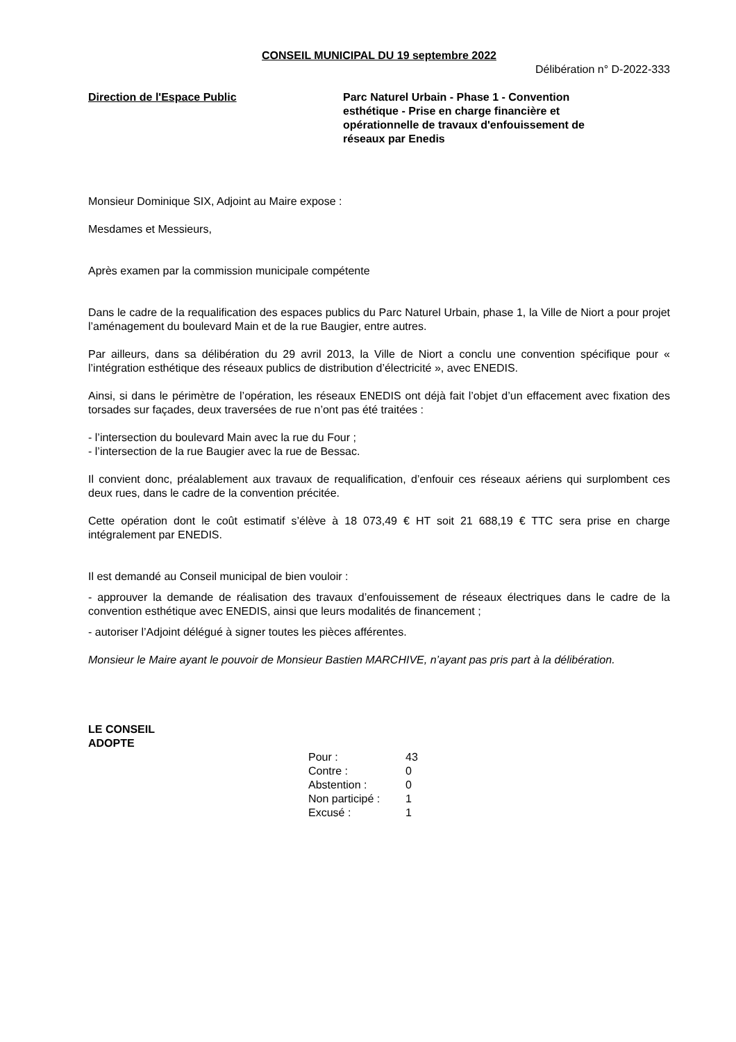CONSEIL MUNICIPAL DU 19 septembre 2022
Délibération n° D-2022-333
Direction de l'Espace Public Parc Naturel Urbain - Phase 1 - Convention esthétique - Prise en charge financière et opérationnelle de travaux d'enfouissement de réseaux par Enedis
Monsieur Dominique SIX, Adjoint au Maire expose :
Mesdames et Messieurs,
Après examen par la commission municipale compétente
Dans le cadre de la requalification des espaces publics du Parc Naturel Urbain, phase 1, la Ville de Niort a pour projet l’aménagement du boulevard Main et de la rue Baugier, entre autres.
Par ailleurs, dans sa délibération du 29 avril 2013, la Ville de Niort a conclu une convention spécifique pour « l’intégration esthétique des réseaux publics de distribution d’électricité », avec ENEDIS.
Ainsi, si dans le périmètre de l’opération, les réseaux ENEDIS ont déjà fait l’objet d’un effacement avec fixation des torsades sur façades, deux traversées de rue n’ont pas été traitées :
- l’intersection du boulevard Main avec la rue du Four ;
- l’intersection de la rue Baugier avec la rue de Bessac.
Il convient donc, préalablement aux travaux de requalification, d’enfouir ces réseaux aériens qui surplombent ces deux rues, dans le cadre de la convention précitée.
Cette opération dont le coût estimatif s’élève à 18 073,49 € HT soit 21 688,19 € TTC sera prise en charge intégralement par ENEDIS.
Il est demandé au Conseil municipal de bien vouloir :
- approuver la demande de réalisation des travaux d’enfouissement de réseaux électriques dans le cadre de la convention esthétique avec ENEDIS, ainsi que leurs modalités de financement ;
- autoriser l’Adjoint délégué à signer toutes les pièces afférentes.
Monsieur le Maire ayant le pouvoir de Monsieur Bastien MARCHIVE, n’ayant pas pris part à la délibération.
LE CONSEIL
ADOPTE
| Pour : | 43 |
| Contre : | 0 |
| Abstention : | 0 |
| Non participé : | 1 |
| Excusé : | 1 |